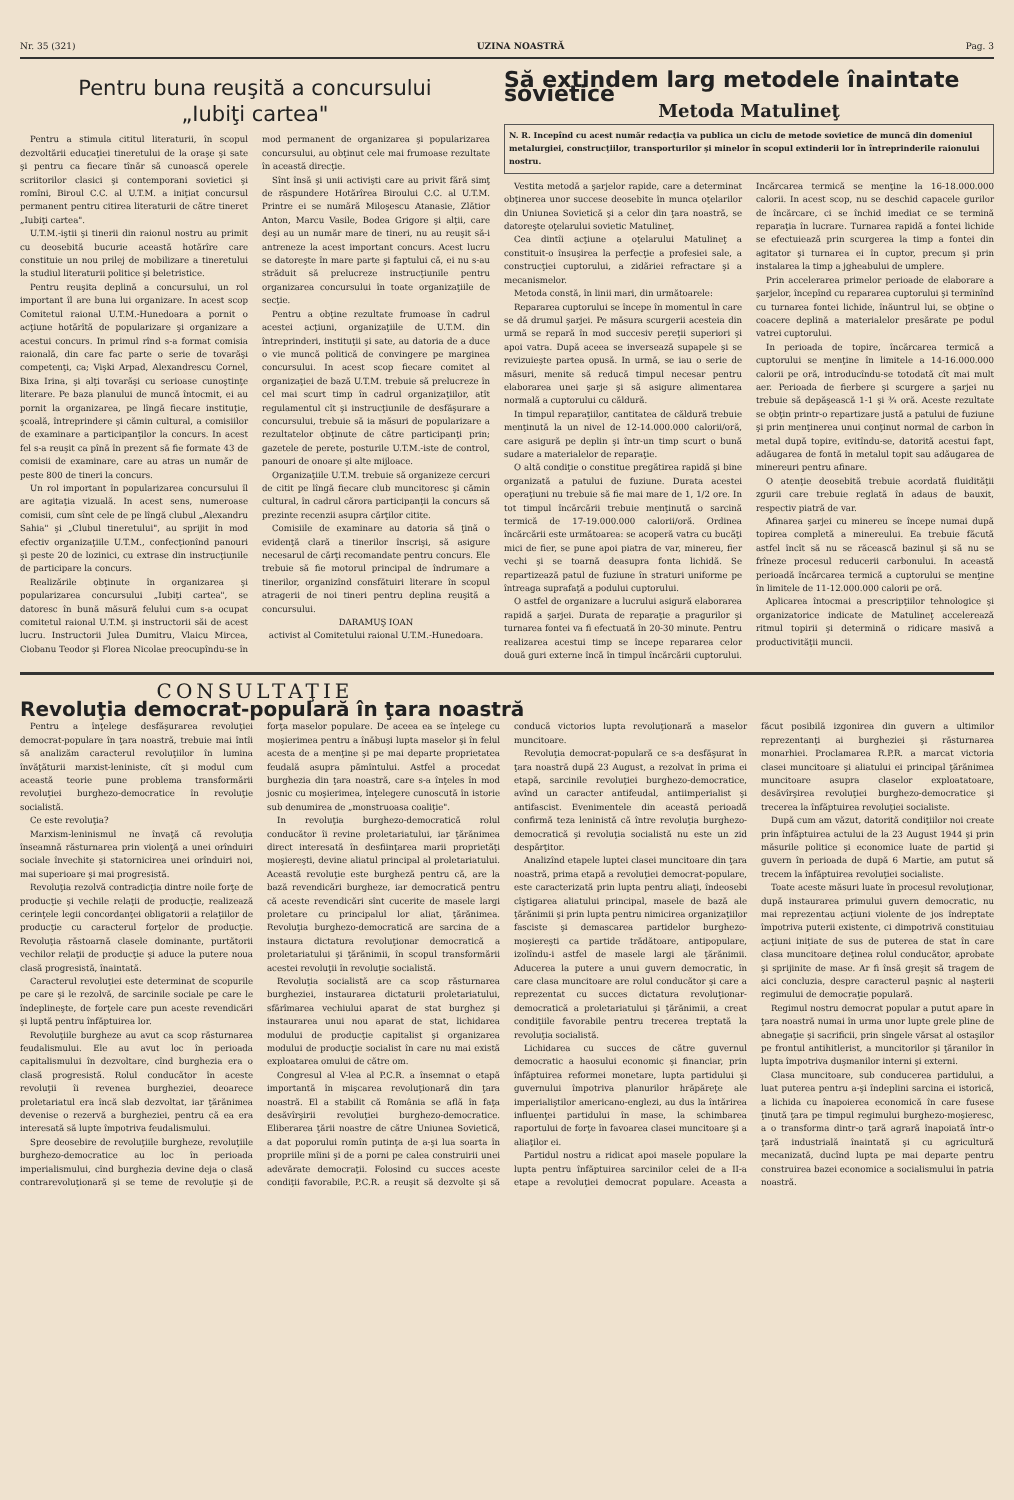Nr. 35 (321) UZINA NOASTRĂ Pag. 3
Pentru buna reuşită a concursului
„Iubiţi cartea"
Pentru a stimula cititul literaturii, în scopul dezvoltării educaţiei tineretului de la oraşe şi sate şi pentru ca fiecare tînăr să cunoască operele scriitorilor clasici şi contemporani sovietici şi romîni, Biroul C.C. al U.T.M. a iniţiat concursul permanent pentru citirea literaturii de către tineret „Iubiţi cartea".
U.T.M.-iştii şi tinerii din raionul nostru au primit cu deosebită bucurie această hotărîre care constituie un nou prilej de mobilizare a tineretului la studiul literaturii politice şi beletristice.
Pentru reuşita deplină a concursului, un rol important îl are buna lui organizare. In acest scop Comitetul raional U.T.M.-Hunedoara a pornit o acţiune hotărîtă de popularizare şi organizare a acestui concurs. In primul rînd s-a format comisia raională, din care fac parte o serie de tovarăşi competenţi, ca; Vişki Arpad, Alexandrescu Cornel, Bixa Irina, şi alţi tovarăşi cu serioase cunoştinţe literare. Pe baza planului de muncă întocmit, ei au pornit la organizarea, pe lîngă fiecare instituţie, şcoală, întreprindere şi cămin cultural, a comisiilor de examinare a participanţilor la concurs. In acest fel s-a reuşit ca pînă în prezent să fie formate 43 de comisii de examinare, care au atras un număr de peste 800 de tineri la concurs.
Un rol important în popularizarea concursului îl are agitaţia vizuală. In acest sens, numeroase comisii, cum sînt cele de pe lîngă clubul „Alexandru Sahia" şi „Clubul tineretului", au sprijit în mod efectiv organizaţiile U.T.M., confecţionînd panouri şi peste 20 de lozinici, cu extrase din instrucţiunile de participare la concurs.
Realizările obţinute în organizarea şi popularizarea concursului „Iubiţi cartea", se datoresc în bună măsură felului cum s-a ocupat comitetul raional U.T.M. şi instructorii săi de acest lucru. Instructorii Julea Dumitru, Vlaicu Mircea, Ciobanu Teodor şi Florea Nicolae preocupîndu-se în mod permanent de organizarea şi popularizarea concursului, au obţinut cele mai frumoase rezultate în această direcţie.
Sînt însă şi unii activişti care au privit fără simţ de răspundere Hotărîrea Biroului C.C. al U.T.M. Printre ei se numără Miloşescu Atanasie, Zlătior Anton, Marcu Vasile, Bodea Grigore şi alţii, care deşi au un număr mare de tineri, nu au reuşit să-i antreneze la acest important concurs. Acest lucru se datoreşte în mare parte şi faptului că, ei nu s-au străduit să prelucreze instrucţiunile pentru organizarea concursului în toate organizaţiile de secţie.
Pentru a obţine rezultate frumoase în cadrul acestei acţiuni, organizaţiile de U.T.M. din întreprinderi, instituţii şi sate, au datoria de a duce o vie muncă politică de convingere pe marginea concursului. In acest scop fiecare comitet al organizaţiei de bază U.T.M. trebuie să prelucreze în cel mai scurt timp în cadrul organizaţiilor, atît regulamentul cît şi instrucţiunile de desfăşurare a concursului, trebuie să ia măsuri de popularizare a rezultatelor obţinute de către participanţi prin; gazetele de perete, posturile U.T.M.-iste de control, panouri de onoare şi alte mijloace.
Organizaţiile U.T.M. trebuie să organizeze cercuri de citit pe lîngă fiecare club muncitoresc şi cămin cultural, în cadrul cărora participanţii la concurs să prezinte recenzii asupra cărţilor citite.
Comisiile de examinare au datoria să ţină o evidenţă clară a tinerilor înscrişi, să asigure necesarul de cărţi recomandate pentru concurs. Ele trebuie să fie motorul principal de îndrumare a tinerilor, organizînd consfătuiri literare în scopul atragerii de noi tineri pentru deplina reuşită a concursului.
DARAMUŞ IOAN
activist al Comitetului raional U.T.M.-Hunedoara.
Să extindem larg metodele înaintate sovietice
Metoda Matulineţ
N. R. Incepînd cu acest număr redacţia va publica un ciclu de metode sovietice de muncă din domeniul metalurgiei, construcţiilor, transporturilor şi minelor în scopul extinderii lor în întreprinderile raionului nostru.
Vestita metodă a şarjelor rapide, care a determinat obţinerea unor succese deosebite în munca oţelarilor din Uniunea Sovietică şi a celor din ţara noastră, se datoreşte oţelarului sovietic Matulineţ.
Cea dintîi acţiune a oţelarului Matulineţ a constituit-o însuşirea la perfecţie a profesiei sale, a construcţiei cuptorului, a zidăriei refractare şi a mecanismelor.
Metoda constă, în linii mari, din următoarele:
Repararea cuptorului se începe în momentul în care se dă drumul şarjei. Pe măsura scurgerii acesteia din urmă se repară în mod succesiv pereţii superiori şi apoi vatra. După aceea se inversează supapele şi se revizuieşte partea opusă. In urmă, se iau o serie de măsuri, menite să reducă timpul necesar pentru elaborarea unei şarje şi să asigure alimentarea normală a cuptorului cu căldură.
In timpul reparaţiilor, cantitatea de căldură trebuie menţinută la un nivel de 12-14.000.000 calorii/oră, care asigură pe deplin şi într-un timp scurt o bună sudare a materialelor de reparaţie.
O altă condiţie o constitue pregătirea rapidă şi bine organizată a patului de fuziune. Durata acestei operaţiuni nu trebuie să fie mai mare de 1, 1/2 ore. In tot timpul încărcării trebuie menţinută o sarcină termică de 17-19.000.000 calorii/oră. Ordinea încărcării este următoarea: se acoperă vatra cu bucăţi mici de fier, se pune apoi piatra de var, minereu, fier vechi şi se toarnă deasupra fonta lichidă. Se repartizează patul de fuziune în straturi uniforme pe întreaga suprafaţă a podului cuptorului.
O astfel de organizare a lucrului asigură elaborarea rapidă a şarjei. Durata de reparaţie a pragurilor şi turnarea fontei va fi efectuată în 20-30 minute. Pentru realizarea acestui timp se începe repararea celor două guri externe încă în timpul încărcării cuptorului. Incărcarea termică se menţine la 16-18.000.000 calorii. In acest scop, nu se deschid capacele gurilor de încărcare, ci se închid imediat ce se termină reparaţia în lucrare. Turnarea rapidă a fontei lichide se efectuiează prin scurgerea la timp a fontei din agitator şi turnarea ei în cuptor, precum şi prin instalarea la timp a jgheabului de umplere.
Prin accelerarea primelor perioade de elaborare a şarjelor, începînd cu repararea cuptorului şi terminînd cu turnarea fontei lichide, înăuntrul lui, se obţine o coacere deplină a materialelor presărate pe podul vatrei cuptorului.
In perioada de topire, încărcarea termică a cuptorului se menţine în limitele a 14-16.000.000 calorii pe oră, introducîndu-se totodată cît mai mult aer. Perioada de fierbere şi scurgere a şarjei nu trebuie să depăşească 1-1 şi ¾ oră. Aceste rezultate se obţin printr-o repartizare justă a patului de fuziune şi prin menţinerea unui conţinut normal de carbon în metal după topire, evitîndu-se, datorită acestui fapt, adăugarea de fontă în metalul topit sau adăugarea de minereuri pentru afinare.
O atenţie deosebită trebuie acordată fluidităţii zgurii care trebuie reglată în adaus de bauxit, respectiv piatră de var.
Afinarea şarjei cu minereu se începe numai după topirea completă a minereului. Ea trebuie făcută astfel încît să nu se răcească bazinul şi să nu se frîneze procesul reducerii carbonului. In această perioadă încărcarea termică a cuptorului se menţine în limitele de 11-12.000.000 calorii pe oră.
Aplicarea întocmai a prescripţiilor tehnologice şi organizatorice indicate de Matulineţ accelerează ritmul topirii şi determină o ridicare masivă a productivităţii muncii.
CONSULTAŢIE
Revoluţia democrat-populară în ţara noastră
Pentru a înţelege desfăşurarea revoluţiei democrat-populare în ţara noastră, trebuie mai întîi să analizăm caracterul revoluţiilor în lumina învăţăturii marxist-leniniste, cît şi modul cum această teorie pune problema transformării revoluţiei burghezo-democratice în revoluţie socialistă.
Ce este revoluţia?
Marxism-leninismul ne învaţă că revoluţia înseamnă răsturnarea prin violenţă a unei orînduiri sociale învechite şi statornicirea unei orînduiri noi, mai superioare şi mai progresistă.
Revoluţia rezolvă contradicţia dintre noile forţe de producţie şi vechile relaţii de producţie, realizează cerinţele legii concordanţei obligatorii a relaţiilor de producţie cu caracterul forţelor de producţie. Revoluţia răstoarnă clasele dominante, purtătorii vechilor relaţii de producţie şi aduce la putere noua clasă progresistă, înaintată.
Caracterul revoluţiei este determinat de scopurile pe care şi le rezolvă, de sarcinile sociale pe care le îndeplineşte, de forţele care pun aceste revendicări şi luptă pentru înfăptuirea lor.
Revoluţiile burgheze au avut ca scop răsturnarea feudalismului. Ele au avut loc în perioada capitalismului în dezvoltare, cînd burghezia era o clasă progresistă. Rolul conducător în aceste revoluţii îi revenea burgheziei, deoarece proletariatul era încă slab dezvoltat, iar ţărănimea devenise o rezervă a burgheziei, pentru că ea era interesată să lupte împotriva feudalismului.
Spre deosebire de revoluţiile burgheze, revoluţiile burghezo-democratice au loc în perioada imperialismului, cînd burghezia devine deja o clasă contrarevoluţionară şi se teme de revoluţie şi de forţa maselor populare. De aceea ea se înţelege cu moşierimea pentru a înăbuşi lupta maselor şi în felul acesta de a menţine şi pe mai departe proprietatea feudală asupra pămîntului. Astfel a procedat burghezia din ţara noastră, care s-a înţeles în mod josnic cu moşierimea, înţelegere cunoscută în istorie sub denumirea de „monstruoasa coaliţie".
In revoluţia burghezo-democratică rolul conducător îi revine proletariatului, iar ţărănimea direct interesată în desfiinţarea marii proprietăţi moşiereşti, devine aliatul principal al proletariatului. Această revoluţie este burgheză pentru că, are la bază revendicări burgheze, iar democratică pentru că aceste revendicări sînt cucerite de masele largi proletare cu principalul lor aliat, ţărănimea. Revoluţia burghezo-democratică are sarcina de a instaura dictatura revoluţionar democratică a proletariatului şi ţărănimii, în scopul transformării acestei revoluţii în revoluţie socialistă.
Revoluţia socialistă are ca scop răsturnarea burgheziei, instaurarea dictaturii proletariatului, sfărîmarea vechiului aparat de stat burghez şi instaurarea unui nou aparat de stat, lichidarea modului de producţie capitalist şi organizarea modului de producţie socialist în care nu mai există exploatarea omului de către om.
Congresul al V-lea al P.C.R. a însemnat o etapă importantă în mişcarea revoluţionară din ţara noastră. El a stabilit că România se află în faţa desăvîrşirii revoluţiei burghezo-democratice. Eliberarea ţării noastre de către Uniunea Sovietică, a dat poporului romîn putinţa de a-şi lua soarta în propriile mîini şi de a porni pe calea construirii unei adevărate democraţii. Folosind cu succes aceste condiţii favorabile, P.C.R. a reuşit să dezvolte şi să conducă victorios lupta revoluţionară a maselor muncitoare.
Revoluţia democrat-populară ce s-a desfăşurat în ţara noastră după 23 August, a rezolvat în prima ei etapă, sarcinile revoluţiei burghezo-democratice, avînd un caracter antifeudal, antiimperialist şi antifascist. Evenimentele din această perioadă confirmă teza leninistă că între revoluţia burghezo-democratică şi revoluţia socialistă nu este un zid despărţitor.
Analizînd etapele luptei clasei muncitoare din ţara noastră, prima etapă a revoluţiei democrat-populare, este caracterizată prin lupta pentru aliaţi, îndeosebi cîştigarea aliatului principal, masele de bază ale ţărănimii şi prin lupta pentru nimicirea organizaţiilor fasciste şi demascarea partidelor burghezo-moşiereşti ca partide trădătoare, antipopulare, izolîndu-i astfel de masele largi ale ţărănimii. Aducerea la putere a unui guvern democratic, în care clasa muncitoare are rolul conducător şi care a reprezentat cu succes dictatura revoluţionar-democratică a proletariatului şi ţărănimii, a creat condiţiile favorabile pentru trecerea treptată la revoluţia socialistă.
Lichidarea cu succes de către guvernul democratic a haosului economic şi financiar, prin înfăptuirea reformei monetare, lupta partidului şi guvernului împotriva planurilor hrăpăreţe ale imperialiştilor americano-englezi, au dus la întărirea influenţei partidului în mase, la schimbarea raportului de forţe în favoarea clasei muncitoare şi a aliaţilor ei.
Partidul nostru a ridicat apoi masele populare la lupta pentru înfăptuirea sarcinilor celei de a II-a etape a revoluţiei democrat populare. Aceasta a făcut posibilă izgonirea din guvern a ultimilor reprezentanţi ai burgheziei şi răsturnarea monarhiei. Proclamarea R.P.R. a marcat victoria clasei muncitoare şi aliatului ei principal ţărănimea muncitoare asupra claselor exploatatoare, desăvîrşirea revoluţiei burghezo-democratice şi trecerea la înfăptuirea revoluţiei socialiste.
După cum am văzut, datorită condiţiilor noi create prin înfăptuirea actului de la 23 August 1944 şi prin măsurile politice şi economice luate de partid şi guvern în perioada de după 6 Martie, am putut să trecem la înfăptuirea revoluţiei socialiste.
Toate aceste măsuri luate în procesul revoluţionar, după instaurarea primului guvern democratic, nu mai reprezentau acţiuni violente de jos îndreptate împotriva puterii existente, ci dimpotrivă constituiau acţiuni iniţiate de sus de puterea de stat în care clasa muncitoare deţinea rolul conducător, aprobate şi sprijinite de mase. Ar fi însă greşit să tragem de aici concluzia, despre caracterul paşnic al naşterii regimului de democraţie populară.
Regimul nostru democrat popular a putut apare în ţara noastră numai în urma unor lupte grele pline de abnegaţie şi sacrificii, prin sîngele vărsat al ostaşilor pe frontul antihitlerist, a muncitorilor şi ţăranilor în lupta împotriva duşmanilor interni şi externi.
Clasa muncitoare, sub conducerea partidului, a luat puterea pentru a-şi îndeplini sarcina ei istorică, a lichida cu înapoierea economică în care fusese ţinută ţara pe timpul regimului burghezo-moşieresc, a o transforma dintr-o ţară agrară înapoiată într-o ţară industrială înaintată şi cu agricultură mecanizată, ducînd lupta pe mai departe pentru construirea bazei economice a socialismului în patria noastră.